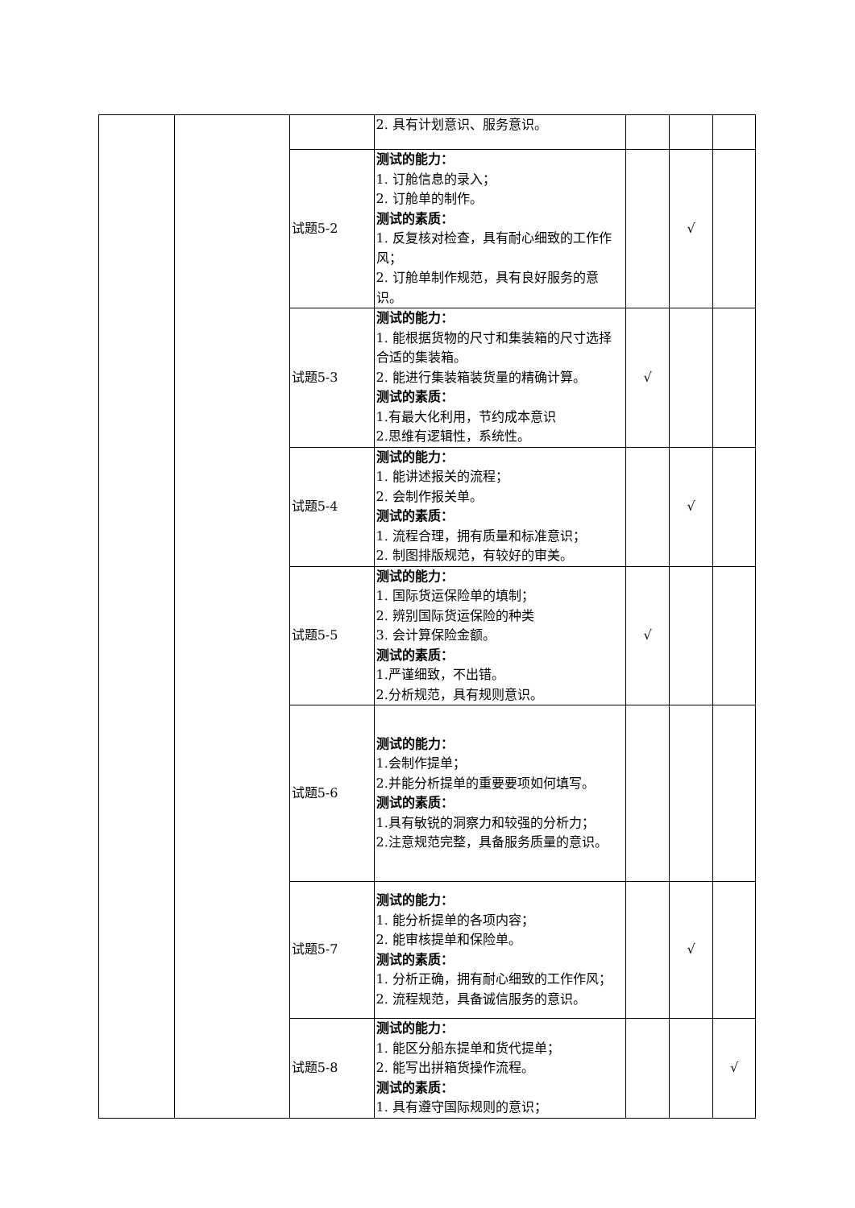| | | | 2. 具有计划意识、服务意识。 | | | |
| | | 试题5-2 | 测试的能力： 1. 订舱信息的录入； 2. 订舱单的制作。 测试的素质： 1. 反复核对检查，具有耐心细致的工作作风； 2. 订舱单制作规范，具有良好服务的意识。 | | √ | |
| | | 试题5-3 | 测试的能力： 1. 能根据货物的尺寸和集装箱的尺寸选择合适的集装箱。 2. 能进行集装箱装货量的精确计算。 测试的素质： 1.有最大化利用，节约成本意识 2.思维有逻辑性，系统性。 | √ | | |
| | | 试题5-4 | 测试的能力： 1. 能讲述报关的流程； 2. 会制作报关单。 测试的素质： 1. 流程合理，拥有质量和标准意识； 2. 制图排版规范，有较好的审美。 | | √ | |
| | | 试题5-5 | 测试的能力： 1. 国际货运保险单的填制； 2. 辨别国际货运保险的种类 3. 会计算保险金额。 测试的素质： 1.严谨细致，不出错。 2.分析规范，具有规则意识。 | √ | | |
| | | 试题5-6 | 测试的能力： 1.会制作提单； 2.并能分析提单的重要要项如何填写。 测试的素质： 1.具有敏锐的洞察力和较强的分析力； 2.注意规范完整，具备服务质量的意识。 | | | |
| | | 试题5-7 | 测试的能力： 1. 能分析提单的各项内容； 2. 能审核提单和保险单。 测试的素质： 1. 分析正确，拥有耐心细致的工作作风； 2. 流程规范，具备诚信服务的意识。 | | √ | |
| | | 试题5-8 | 测试的能力： 1. 能区分船东提单和货代提单； 2. 能写出拼箱货操作流程。 测试的素质： 1. 具有遵守国际规则的意识； | | | √ |